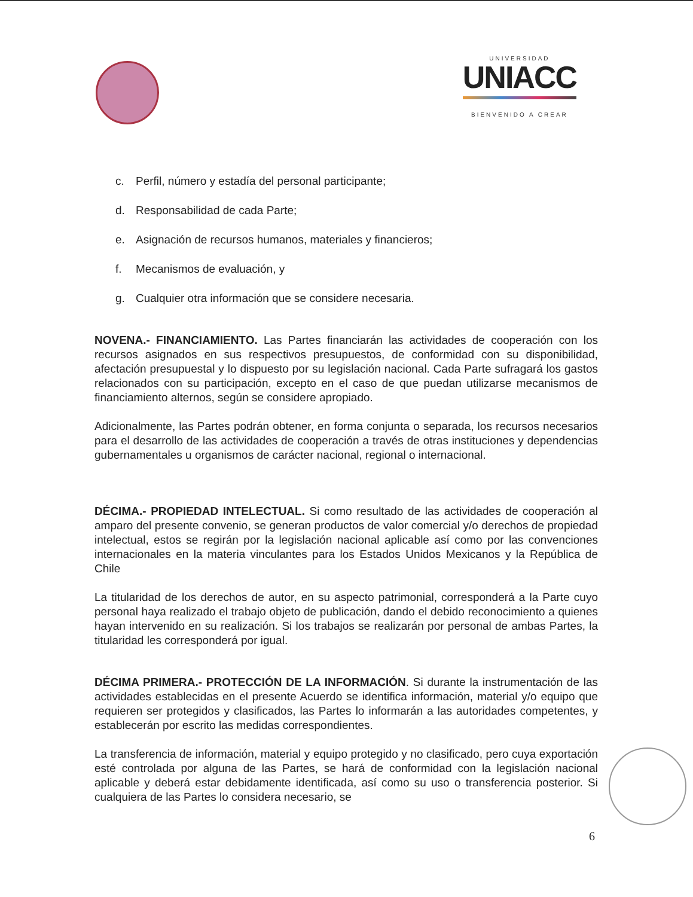UNIVERSIDAD
UNIACC
BIENVENIDO A CREAR
c. Perfil, número y estadía del personal participante;
d. Responsabilidad de cada Parte;
e. Asignación de recursos humanos, materiales y financieros;
f. Mecanismos de evaluación, y
g. Cualquier otra información que se considere necesaria.
NOVENA.- FINANCIAMIENTO. Las Partes financiarán las actividades de cooperación con los recursos asignados en sus respectivos presupuestos, de conformidad con su disponibilidad, afectación presupuestal y lo dispuesto por su legislación nacional. Cada Parte sufragará los gastos relacionados con su participación, excepto en el caso de que puedan utilizarse mecanismos de financiamiento alternos, según se considere apropiado.
Adicionalmente, las Partes podrán obtener, en forma conjunta o separada, los recursos necesarios para el desarrollo de las actividades de cooperación a través de otras instituciones y dependencias gubernamentales u organismos de carácter nacional, regional o internacional.
DÉCIMA.- PROPIEDAD INTELECTUAL. Si como resultado de las actividades de cooperación al amparo del presente convenio, se generan productos de valor comercial y/o derechos de propiedad intelectual, estos se regirán por la legislación nacional aplicable así como por las convenciones internacionales en la materia vinculantes para los Estados Unidos Mexicanos y la República de Chile
La titularidad de los derechos de autor, en su aspecto patrimonial, corresponderá a la Parte cuyo personal haya realizado el trabajo objeto de publicación, dando el debido reconocimiento a quienes hayan intervenido en su realización. Si los trabajos se realizarán por personal de ambas Partes, la titularidad les corresponderá por igual.
DÉCIMA PRIMERA.- PROTECCIÓN DE LA INFORMACIÓN. Si durante la instrumentación de las actividades establecidas en el presente Acuerdo se identifica información, material y/o equipo que requieren ser protegidos y clasificados, las Partes lo informarán a las autoridades competentes, y establecerán por escrito las medidas correspondientes.
La transferencia de información, material y equipo protegido y no clasificado, pero cuya exportación esté controlada por alguna de las Partes, se hará de conformidad con la legislación nacional aplicable y deberá estar debidamente identificada, así como su uso o transferencia posterior. Si cualquiera de las Partes lo considera necesario, se
6